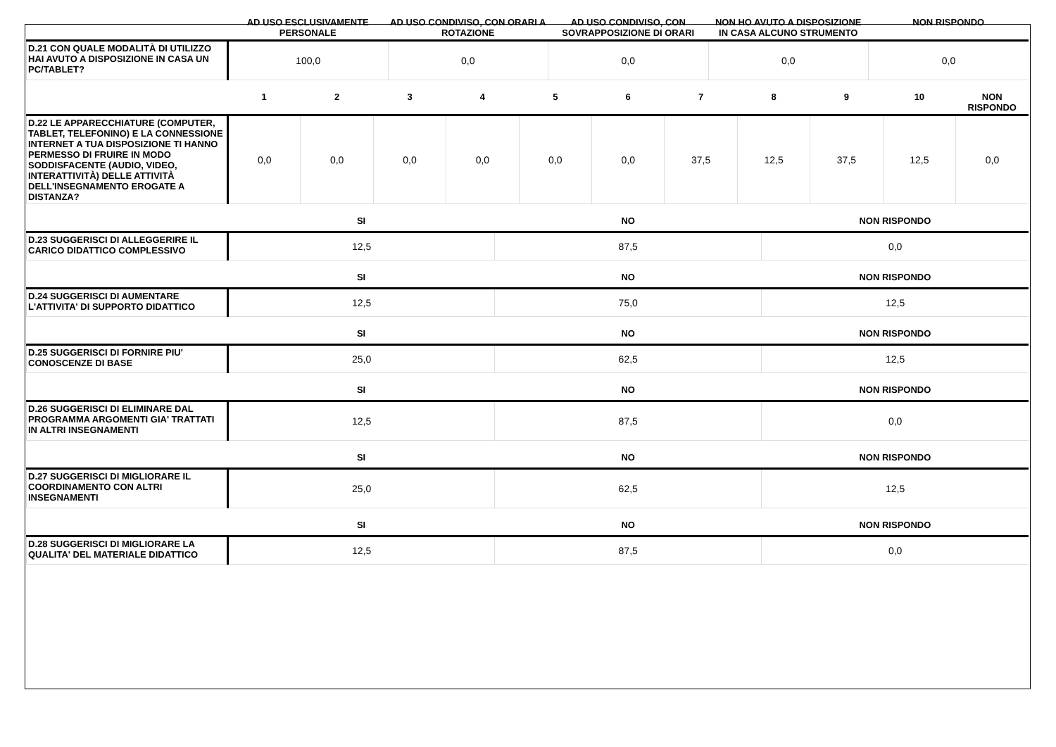| | AD USO ESCLUSIVAMENTE PERSONALE | AD USO CONDIVISO, CON ORARI A ROTAZIONE | AD USO CONDIVISO, CON SOVRAPPOSIZIONE DI ORARI | NON HO AVUTO A DISPOSIZIONE IN CASA ALCUNO STRUMENTO | NON RISPONDO |
| --- | --- | --- | --- | --- | --- |
| D.21 CON QUALE MODALITÀ DI UTILIZZO HAI AVUTO A DISPOSIZIONE IN CASA UN PC/TABLET? | 100,0 | 0,0 | 0,0 | 0,0 | 0,0 |
| | 1 | 2 | 3 | 4 | 5 | 6 | 7 | 8 | 9 | 10 | NON RISPONDO |
| --- | --- | --- | --- | --- | --- | --- | --- | --- | --- | --- | --- |
| D.22 LE APPARECCHIATURE (COMPUTER, TABLET, TELEFONINO) E LA CONNESSIONE INTERNET A TUA DISPOSIZIONE TI HANNO PERMESSO DI FRUIRE IN MODO SODDISFACENTE (AUDIO, VIDEO, INTERATTIVITÀ) DELLE ATTIVITÀ DELL'INSEGNAMENTO EROGATE A DISTANZA? | 0,0 | 0,0 | 0,0 | 0,0 | 0,0 | 0,0 | 37,5 | 12,5 | 37,5 | 12,5 | 0,0 |
| | SI | NO | NON RISPONDO |
| --- | --- | --- | --- |
| D.23 SUGGERISCI DI ALLEGGERIRE IL CARICO DIDATTICO COMPLESSIVO | 12,5 | 87,5 | 0,0 |
| | SI | NO | NON RISPONDO |
| D.24 SUGGERISCI DI AUMENTARE L'ATTIVITA' DI SUPPORTO DIDATTICO | 12,5 | 75,0 | 12,5 |
| | SI | NO | NON RISPONDO |
| D.25 SUGGERISCI DI FORNIRE PIU' CONOSCENZE DI BASE | 25,0 | 62,5 | 12,5 |
| | SI | NO | NON RISPONDO |
| D.26 SUGGERISCI DI ELIMINARE DAL PROGRAMMA ARGOMENTI GIA' TRATTATI IN ALTRI INSEGNAMENTI | 12,5 | 87,5 | 0,0 |
| | SI | NO | NON RISPONDO |
| D.27 SUGGERISCI DI MIGLIORARE IL COORDINAMENTO CON ALTRI INSEGNAMENTI | 25,0 | 62,5 | 12,5 |
| | SI | NO | NON RISPONDO |
| D.28 SUGGERISCI DI MIGLIORARE LA QUALITA' DEL MATERIALE DIDATTICO | 12,5 | 87,5 | 0,0 |